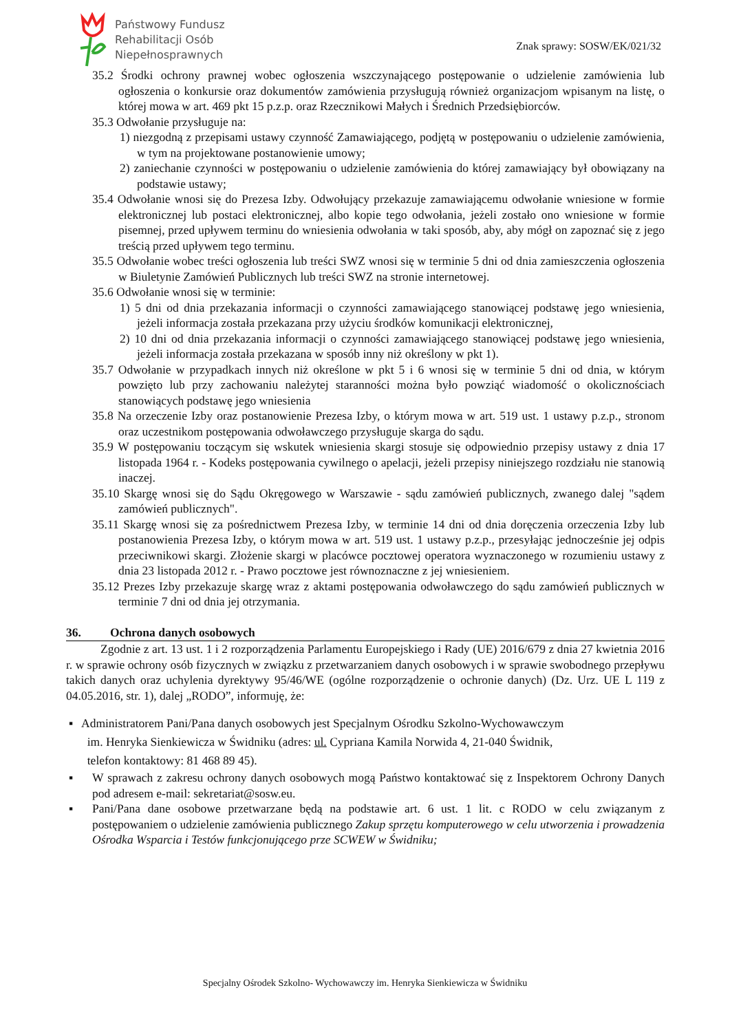Państwowy Fundusz
Rehabilitacji Osób
Niepełnosprawnych
Znak sprawy: SOSW/EK/021/32
35.2 Środki ochrony prawnej wobec ogłoszenia wszczynającego postępowanie o udzielenie zamówienia lub ogłoszenia o konkursie oraz dokumentów zamówienia przysługują również organizacjom wpisanym na listę, o której mowa w art. 469 pkt 15 p.z.p. oraz Rzecznikowi Małych i Średnich Przedsiębiorców.
35.3 Odwołanie przysługuje na:
1) niezgodną z przepisami ustawy czynność Zamawiającego, podjętą w postępowaniu o udzielenie zamówienia, w tym na projektowane postanowienie umowy;
2) zaniechanie czynności w postępowaniu o udzielenie zamówienia do której zamawiający był obowiązany na podstawie ustawy;
35.4 Odwołanie wnosi się do Prezesa Izby. Odwołujący przekazuje zamawiającemu odwołanie wniesione w formie elektronicznej lub postaci elektronicznej, albo kopie tego odwołania, jeżeli zostało ono wniesione w formie pisemnej, przed upływem terminu do wniesienia odwołania w taki sposób, aby, aby mógł on zapoznać się z jego treścią przed upływem tego terminu.
35.5 Odwołanie wobec treści ogłoszenia lub treści SWZ wnosi się w terminie 5 dni od dnia zamieszczenia ogłoszenia w Biuletynie Zamówień Publicznych lub treści SWZ na stronie internetowej.
35.6 Odwołanie wnosi się w terminie:
1) 5 dni od dnia przekazania informacji o czynności zamawiającego stanowiącej podstawę jego wniesienia, jeżeli informacja została przekazana przy użyciu środków komunikacji elektronicznej,
2) 10 dni od dnia przekazania informacji o czynności zamawiającego stanowiącej podstawę jego wniesienia, jeżeli informacja została przekazana w sposób inny niż określony w pkt 1).
35.7 Odwołanie w przypadkach innych niż określone w pkt 5 i 6 wnosi się w terminie 5 dni od dnia, w którym powzięto lub przy zachowaniu należytej staranności można było powziąć wiadomość o okolicznościach stanowiących podstawę jego wniesienia
35.8 Na orzeczenie Izby oraz postanowienie Prezesa Izby, o którym mowa w art. 519 ust. 1 ustawy p.z.p., stronom oraz uczestnikom postępowania odwoławczego przysługuje skarga do sądu.
35.9 W postępowaniu toczącym się wskutek wniesienia skargi stosuje się odpowiednio przepisy ustawy z dnia 17 listopada 1964 r. - Kodeks postępowania cywilnego o apelacji, jeżeli przepisy niniejszego rozdziału nie stanowią inaczej.
35.10 Skargę wnosi się do Sądu Okręgowego w Warszawie - sądu zamówień publicznych, zwanego dalej "sądem zamówień publicznych".
35.11 Skargę wnosi się za pośrednictwem Prezesa Izby, w terminie 14 dni od dnia doręczenia orzeczenia Izby lub postanowienia Prezesa Izby, o którym mowa w art. 519 ust. 1 ustawy p.z.p., przesyłając jednocześnie jej odpis przeciwnikowi skargi. Złożenie skargi w placówce pocztowej operatora wyznaczonego w rozumieniu ustawy z dnia 23 listopada 2012 r. - Prawo pocztowe jest równoznaczne z jej wniesieniem.
35.12 Prezes Izby przekazuje skargę wraz z aktami postępowania odwoławczego do sądu zamówień publicznych w terminie 7 dni od dnia jej otrzymania.
36. Ochrona danych osobowych
Zgodnie z art. 13 ust. 1 i 2 rozporządzenia Parlamentu Europejskiego i Rady (UE) 2016/679 z dnia 27 kwietnia 2016 r. w sprawie ochrony osób fizycznych w związku z przetwarzaniem danych osobowych i w sprawie swobodnego przepływu takich danych oraz uchylenia dyrektywy 95/46/WE (ogólne rozporządzenie o ochronie danych) (Dz. Urz. UE L 119 z 04.05.2016, str. 1), dalej „RODO”, informuję, że:
Administratorem Pani/Pana danych osobowych jest Specjalnym Ośrodku Szkolno-Wychowawczym
im. Henryka Sienkiewicza w Świdniku (adres: ul. Cypriana Kamila Norwida 4, 21-040 Świdnik,
telefon kontaktowy: 81 468 89 45).
W sprawach z zakresu ochrony danych osobowych mogą Państwo kontaktować się z Inspektorem Ochrony Danych pod adresem e-mail: sekretariat@sosw.eu.
Pani/Pana dane osobowe przetwarzane będą na podstawie art. 6 ust. 1 lit. c RODO w celu związanym z postępowaniem o udzielenie zamówienia publicznego Zakup sprzętu komputerowego w celu utworzenia i prowadzenia Ośrodka Wsparcia i Testów funkcjonującego prze SCWEW w Świdniku;
Specjalny Ośrodek Szkolno- Wychowawczy im. Henryka Sienkiewicza w Świdniku